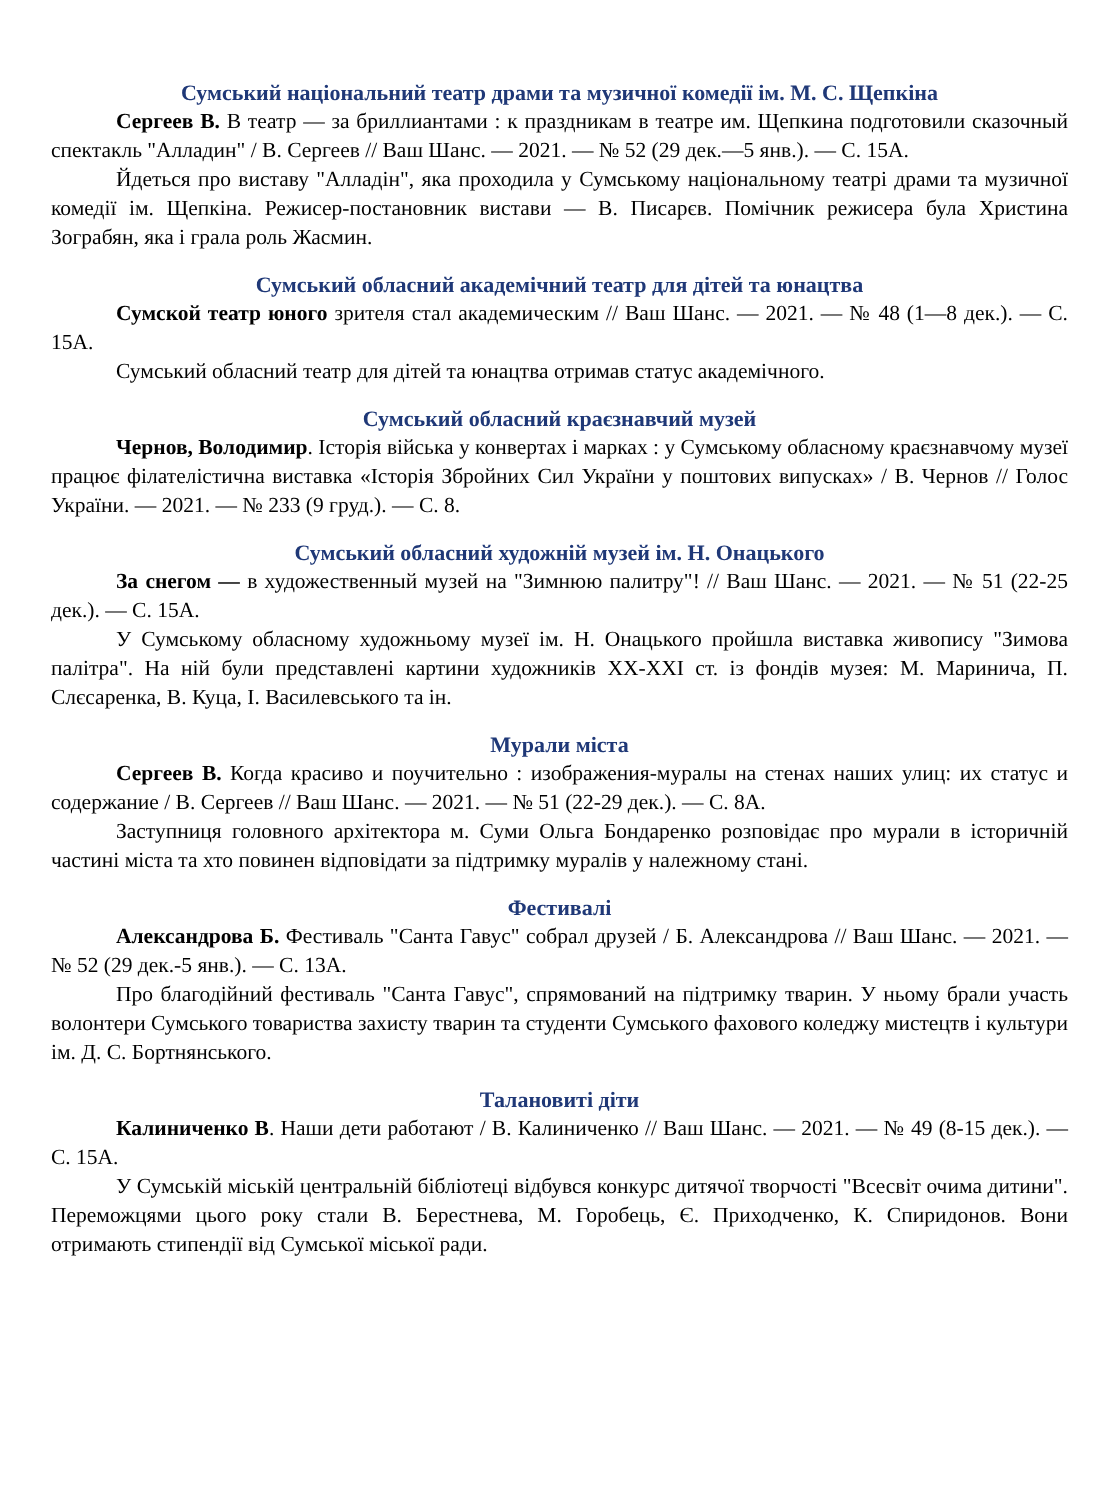Сумський національний театр драми та музичної комедії ім. М. С. Щепкіна
Сергеев В. В театр — за бриллиантами : к праздникам в театре им. Щепкина подготовили сказочный спектакль "Алладин" / В. Сергеев // Ваш Шанс. — 2021. — № 52 (29 дек.—5 янв.). — С. 15А.
Йдеться про виставу "Алладін", яка проходила у Сумському національному театрі драми та музичної комедії ім. Щепкіна. Режисер-постановник вистави — В. Писарєв. Помічник режисера була Христина Зограбян, яка і грала роль Жасмин.
Сумський обласний академічний театр для дітей та юнацтва
Сумской театр юного зрителя стал академическим // Ваш Шанс. — 2021. — № 48 (1—8 дек.). — С. 15А.
Сумський обласний театр для дітей та юнацтва отримав статус академічного.
Сумський обласний краєзнавчий музей
Чернов, Володимир. Історія війська у конвертах і марках : у Сумському обласному краєзнавчому музеї працює філателістична виставка «Історія Збройних Сил України у поштових випусках» / В. Чернов // Голос України. — 2021. — № 233 (9 груд.). — С. 8.
Сумський обласний художній музей ім. Н. Онацького
За снегом — в художественный музей на "Зимнюю палитру"! // Ваш Шанс. — 2021. — № 51 (22-25 дек.). — С. 15А.
У Сумському обласному художньому музеї ім. Н. Онацького пройшла виставка живопису "Зимова палітра". На ній були представлені картини художників XX-XXI ст. із фондів музея: М. Маринича, П. Слєсаренка, В. Куца, І. Василевського та ін.
Мурали міста
Сергеев В. Когда красиво и поучительно : изображения-муралы на стенах наших улиц: их статус и содержание / В. Сергеев // Ваш Шанс. — 2021. — № 51 (22-29 дек.). — С. 8А.
Заступниця головного архітектора м. Суми Ольга Бондаренко розповідає про мурали в історичній частині міста та хто повинен відповідати за підтримку муралів у належному стані.
Фестивалі
Александрова Б. Фестиваль "Санта Гавус" собрал друзей / Б. Александрова // Ваш Шанс. — 2021. — № 52 (29 дек.-5 янв.). — С. 13А.
Про благодійний фестиваль "Санта Гавус", спрямований на підтримку тварин. У ньому брали участь волонтери Сумського товариства захисту тварин та студенти Сумського фахового коледжу мистецтв і культури ім. Д. С. Бортнянського.
Талановиті діти
Калиниченко В. Наши дети работают / В. Калиниченко // Ваш Шанс. — 2021. — № 49 (8-15 дек.). — С. 15А.
У Сумській міській центральній бібліотеці відбувся конкурс дитячої творчості "Всесвіт очима дитини". Переможцями цього року стали В. Берестнева, М. Горобець, Є. Приходченко, К. Спиридонов. Вони отримають стипендії від Сумської міської ради.